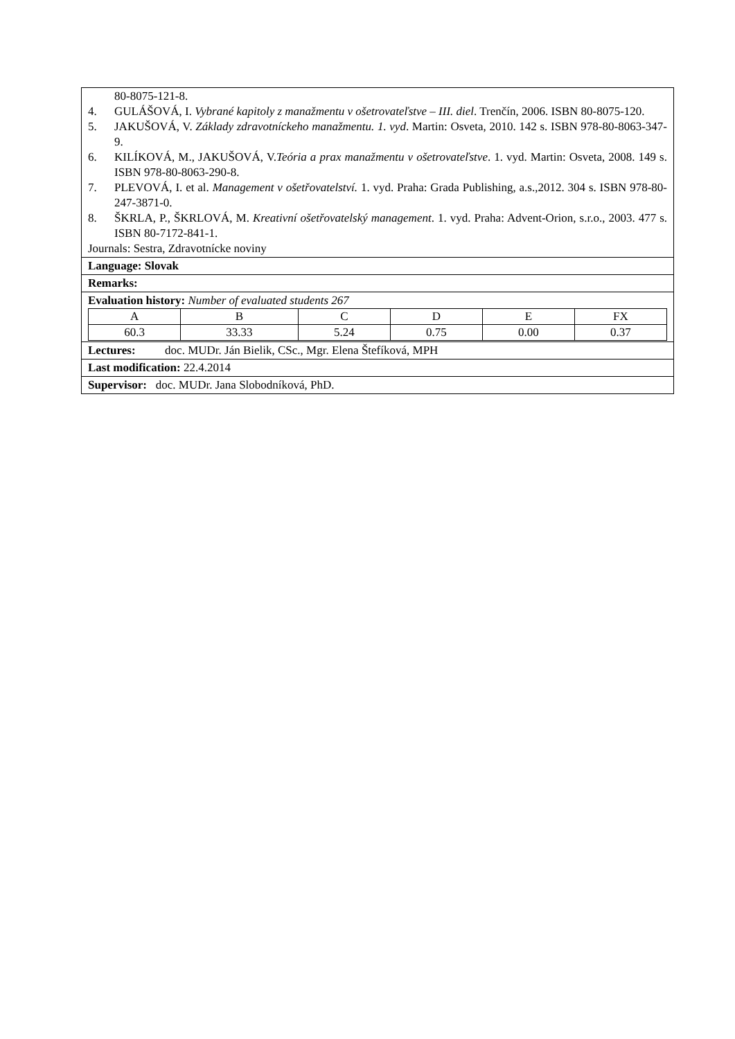| 80-8075-121-8. 4. GULÁŠOVÁ, I. Vybrané kapitoly z manažmentu v ošetrovateľstve – III. diel . Trenčín, 2006. ISBN 80-8075-120. 5. JAKUŠOVÁ, V. Základy zdravotníckeho manažmentu. 1. vyd . Martin: Osveta, 2010. 142 s. ISBN 978-80-8063-347-9. 6. KILÍKOVÁ, M., JAKUŠOVÁ, V. Teória a prax manažmentu v ošetrovateľstve . 1. vyd. Martin: Osveta, 2008. 149 s. ISBN 978-80-8063-290-8. 7. PLEVOVÁ, I. et al. Management v ošetřovatelství. 1. vyd. Praha: Grada Publishing, a.s.,2012. 304 s. ISBN 978-80-247-3871-0. 8. ŠKRLA, P., ŠKRLOVÁ, M. Kreativní ošetřovatelský management . 1. vyd. Praha: Advent-Orion, s.r.o., 2003. 477 s. ISBN 80-7172-841-1. Journals: Sestra, Zdravotnícke noviny |
| Language: Slovak |
| Remarks: |
| Evaluation history: Number of evaluated students 267 / A / B / C / D / E / FX / / 60.3 / 33.33 / 5.24 / 0.75 / 0.00 / 0.37 / |
| Lectures: doc. MUDr. Ján Bielik, CSc., Mgr. Elena Štefíková, MPH |
| Last modification: 22.4.2014 |
| Supervisor: doc. MUDr. Jana Slobodníková, PhD. |